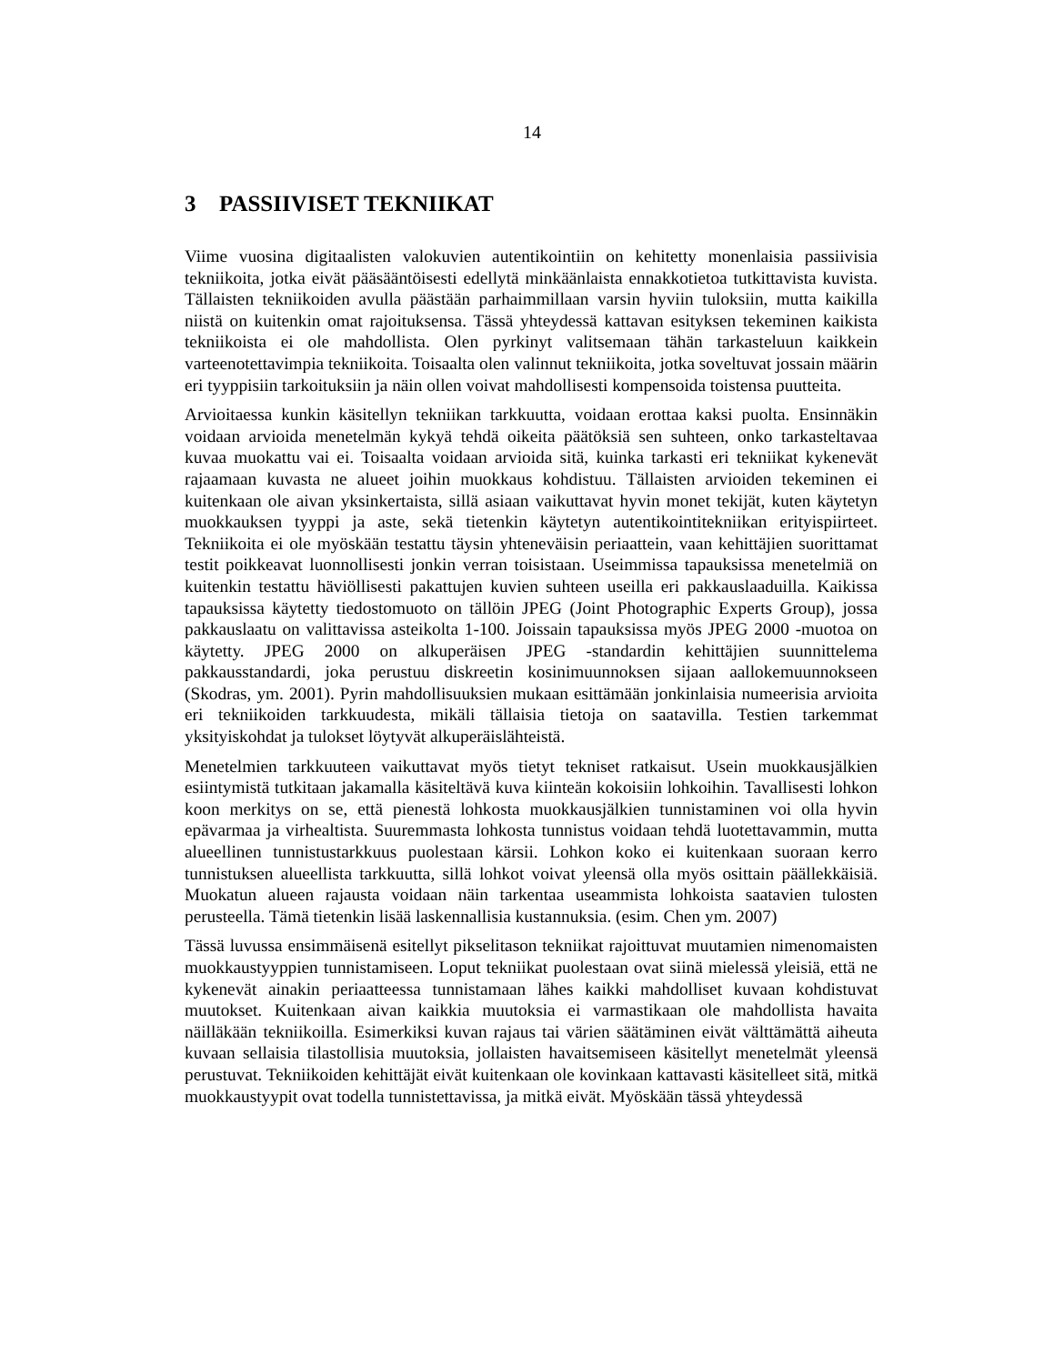14
3 PASSIIVISET TEKNIIKAT
Viime vuosina digitaalisten valokuvien autentikointiin on kehitetty monenlaisia passiivisia tekniikoita, jotka eivät pääsääntöisesti edellytä minkäänlaista ennakkotietoa tutkittavista kuvista. Tällaisten tekniikoiden avulla päästään parhaimmillaan varsin hyviin tuloksiin, mutta kaikilla niistä on kuitenkin omat rajoituksensa. Tässä yhteydessä kattavan esityksen tekeminen kaikista tekniikoista ei ole mahdollista. Olen pyrkinyt valitsemaan tähän tarkasteluun kaikkein varteenotettavimpia tekniikoita. Toisaalta olen valinnut tekniikoita, jotka soveltuvat jossain määrin eri tyyppisiin tarkoituksiin ja näin ollen voivat mahdollisesti kompensoida toistensa puutteita.
Arvioitaessa kunkin käsitellyn tekniikan tarkkuutta, voidaan erottaa kaksi puolta. Ensinnäkin voidaan arvioida menetelmän kykyä tehdä oikeita päätöksiä sen suhteen, onko tarkasteltavaa kuvaa muokattu vai ei. Toisaalta voidaan arvioida sitä, kuinka tarkasti eri tekniikat kykenevät rajaamaan kuvasta ne alueet joihin muokkaus kohdistuu. Tällaisten arvioiden tekeminen ei kuitenkaan ole aivan yksinkertaista, sillä asiaan vaikuttavat hyvin monet tekijät, kuten käytetyn muokkauksen tyyppi ja aste, sekä tietenkin käytetyn autentikointitekniikan erityispiirteet. Tekniikoita ei ole myöskään testattu täysin yhteneväisin periaattein, vaan kehittäjien suorittamat testit poikkeavat luonnollisesti jonkin verran toisistaan. Useimmissa tapauksissa menetelmiä on kuitenkin testattu häviöllisesti pakattujen kuvien suhteen useilla eri pakkauslaaduilla. Kaikissa tapauksissa käytetty tiedostomuoto on tällöin JPEG (Joint Photographic Experts Group), jossa pakkauslaatu on valittavissa asteikolta 1-100. Joissain tapauksissa myös JPEG 2000 -muotoa on käytetty. JPEG 2000 on alkuperäisen JPEG -standardin kehittäjien suunnittelema pakkausstandardi, joka perustuu diskreetin kosinimuunnoksen sijaan aallokemuunnokseen (Skodras, ym. 2001). Pyrin mahdollisuuksien mukaan esittämään jonkinlaisia numeerisia arvioita eri tekniikoiden tarkkuudesta, mikäli tällaisia tietoja on saatavilla. Testien tarkemmat yksityiskohdat ja tulokset löytyvät alkuperäislähteistä.
Menetelmien tarkkuuteen vaikuttavat myös tietyt tekniset ratkaisut. Usein muokkausjälkien esiintymistä tutkitaan jakamalla käsiteltävä kuva kiinteän kokoisiin lohkoihin. Tavallisesti lohkon koon merkitys on se, että pienestä lohkosta muokkausjälkien tunnistaminen voi olla hyvin epävarmaa ja virhealtista. Suuremmasta lohkosta tunnistus voidaan tehdä luotettavammin, mutta alueellinen tunnistustarkkuus puolestaan kärsii. Lohkon koko ei kuitenkaan suoraan kerro tunnistuksen alueellista tarkkuutta, sillä lohkot voivat yleensä olla myös osittain päällekkäisiä. Muokatun alueen rajausta voidaan näin tarkentaa useammista lohkoista saatavien tulosten perusteella. Tämä tietenkin lisää laskennallisia kustannuksia. (esim. Chen ym. 2007)
Tässä luvussa ensimmäisenä esitellyt pikselitason tekniikat rajoittuvat muutamien nimenomaisten muokkaustyyppien tunnistamiseen. Loput tekniikat puolestaan ovat siinä mielessä yleisiä, että ne kykenevät ainakin periaatteessa tunnistamaan lähes kaikki mahdolliset kuvaan kohdistuvat muutokset. Kuitenkaan aivan kaikkia muutoksia ei varmastikaan ole mahdollista havaita näilläkään tekniikoilla. Esimerkiksi kuvan rajaus tai värien säätäminen eivät välttämättä aiheuta kuvaan sellaisia tilastollisia muutoksia, jollaisten havaitsemiseen käsitellyt menetelmät yleensä perustuvat. Tekniikoiden kehittäjät eivät kuitenkaan ole kovinkaan kattavasti käsitelleet sitä, mitkä muokkaustyypit ovat todella tunnistettavissa, ja mitkä eivät. Myöskään tässä yhteydessä